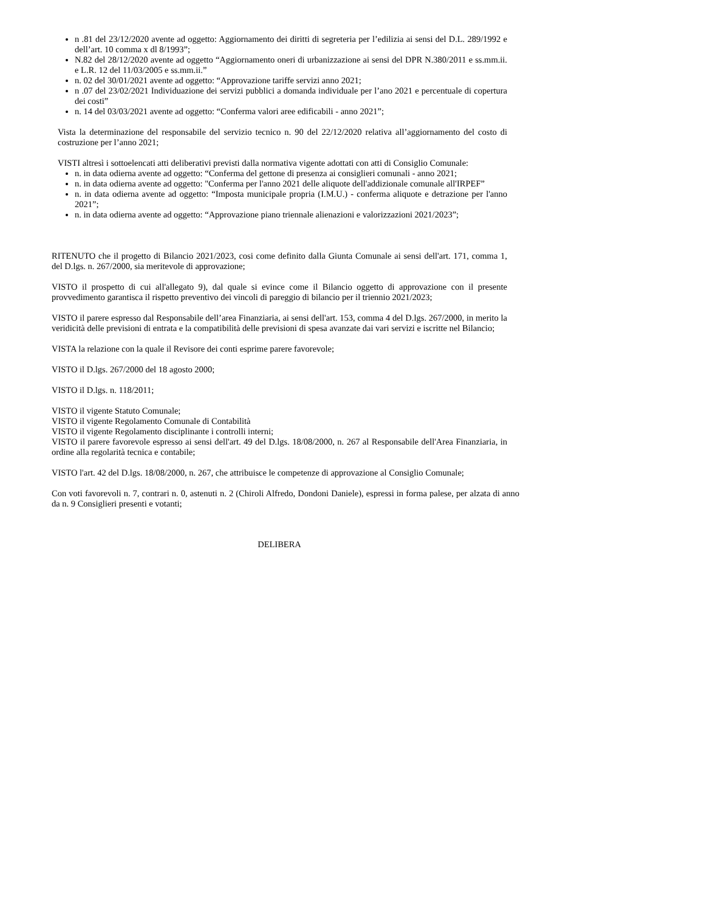n .81 del 23/12/2020 avente ad oggetto: Aggiornamento dei diritti di segreteria per l’edilizia ai sensi del D.L. 289/1992 e dell’art. 10 comma x dl 8/1993”;
N.82 del 28/12/2020 avente ad oggetto “Aggiornamento oneri di urbanizzazione ai sensi del DPR N.380/2011 e ss.mm.ii. e L.R. 12 del 11/03/2005 e ss.mm.ii.”
n. 02 del 30/01/2021 avente ad oggetto: “Approvazione tariffe servizi anno 2021;
n .07 del 23/02/2021 Individuazione dei servizi pubblici a domanda individuale per l’ano 2021 e percentuale di copertura dei costi”
n. 14 del 03/03/2021 avente ad oggetto: “Conferma valori aree edificabili - anno 2021”;
Vista la determinazione del responsabile del servizio tecnico n. 90 del 22/12/2020 relativa all’aggiornamento del costo di costruzione per l’anno 2021;
VISTI altresì i sottoelencati atti deliberativi previsti dalla normativa vigente adottati con atti di Consiglio Comunale:
n. in data odierna avente ad oggetto: “Conferma del gettone di presenza ai consiglieri comunali - anno 2021;
n. in data odierna avente ad oggetto: "Conferma per l'anno 2021 delle aliquote dell'addizionale comunale all'IRPEF”
n. in data odierna avente ad oggetto: “Imposta municipale propria (I.M.U.) - conferma aliquote e detrazione per l'anno 2021”;
n. in data odierna avente ad oggetto: “Approvazione piano triennale alienazioni e valorizzazioni 2021/2023”;
RITENUTO che il progetto di Bilancio 2021/2023, cosi come definito dalla Giunta Comunale ai sensi dell'art. 171, comma 1, del D.lgs. n. 267/2000, sia meritevole di approvazione;
VISTO il prospetto di cui all'allegato 9), dal quale si evince come il Bilancio oggetto di approvazione con il presente provvedimento garantisca il rispetto preventivo dei vincoli di pareggio di bilancio per il triennio 2021/2023;
VISTO il parere espresso dal Responsabile dell’area Finanziaria, ai sensi dell'art. 153, comma 4 del D.lgs. 267/2000, in merito la veridicità delle previsioni di entrata e la compatibilità delle previsioni di spesa avanzate dai vari servizi e iscritte nel Bilancio;
VISTA la relazione con la quale il Revisore dei conti esprime parere favorevole;
VISTO il D.lgs. 267/2000 del 18 agosto 2000;
VISTO il D.lgs. n. 118/2011;
VISTO il vigente Statuto Comunale;
VISTO il vigente Regolamento Comunale di Contabilità
VISTO il vigente Regolamento disciplinante i controlli interni;
VISTO il parere favorevole espresso ai sensi dell'art. 49 del D.lgs. 18/08/2000, n. 267 al Responsabile dell'Area Finanziaria, in ordine alla regolarità tecnica e contabile;
VISTO l'art. 42 del D.lgs. 18/08/2000, n. 267, che attribuisce le competenze di approvazione al Consiglio Comunale;
Con voti favorevoli n. 7, contrari n. 0, astenuti n. 2 (Chiroli Alfredo, Dondoni Daniele), espressi in forma palese, per alzata di anno da n. 9 Consiglieri presenti e votanti;
DELIBERA